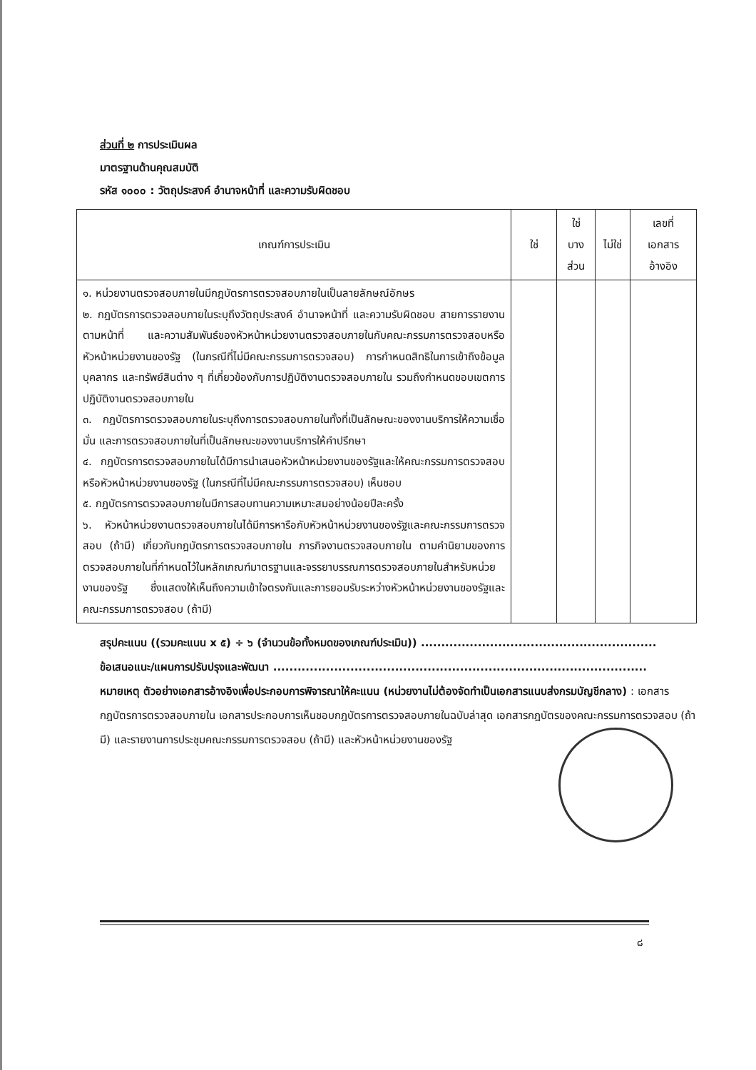ส่วนที่ ๒ การประเมินผล
มาตรฐานด้านคุณสมบัติ
รหัส ๑๐๐๐ : วัตถุประสงค์ อำนาจหน้าที่ และความรับผิดชอบ
| เกณฑ์การประเมิน | ใช่ | ใช่ บาง ส่วน | ไม่ใช่ | เลขที่ เอกสาร อ้างอิง |
| --- | --- | --- | --- | --- |
| ๑. หน่วยงานตรวจสอบภายในมีกฎบัตรการตรวจสอบภายในเป็นลายลักษณ์อักษร ๒. กฎบัตรการตรวจสอบภายในระบุถึงวัตถุประสงค์ อำนาจหน้าที่ และความรับผิดชอบ สายการรายงานตามหน้าที่ และความสัมพันธ์ของหัวหน้าหน่วยงานตรวจสอบภายในกับคณะกรรมการตรวจสอบหรือหัวหน้าหน่วยงานของรัฐ (ในกรณีที่ไม่มีคณะกรรมการตรวจสอบ) การกำหนดสิทธิในการเข้าถึงข้อมูล บุคลากร และทรัพย์สินต่าง ๆ ที่เกี่ยวข้องกับการปฏิบัติงานตรวจสอบภายใน รวมถึงกำหนดขอบเขตการปฏิบัติงานตรวจสอบภายใน ๓. กฎบัตรการตรวจสอบภายในระบุถึงการตรวจสอบภายในทั้งที่เป็นลักษณะของงานบริการให้ความเชื่อมั่น และการตรวจสอบภายในที่เป็นลักษณะของงานบริการให้คำปรึกษา ๔. กฎบัตรการตรวจสอบภายในได้มีการนำเสนอหัวหน้าหน่วยงานของรัฐและให้คณะกรรมการตรวจสอบหรือหัวหน้าหน่วยงานของรัฐ (ในกรณีที่ไม่มีคณะกรรมการตรวจสอบ) เห็นชอบ ๕. กฎบัตรการตรวจสอบภายในมีการสอบทานความเหมาะสมอย่างน้อยปีละครั้ง ๖. หัวหน้าหน่วยงานตรวจสอบภายในได้มีการหารือกับหัวหน้าหน่วยงานของรัฐและคณะกรรมการตรวจสอบ (ถ้ามี) เกี่ยวกับกฎบัตรการตรวจสอบภายใน ภารกิจงานตรวจสอบภายใน ตามคำนิยามของการตรวจสอบภายในที่กำหนดไว้ในหลักเกณฑ์มาตรฐานและจรรยาบรรณการตรวจสอบภายในสำหรับหน่วยงานของรัฐ ซึ่งแสดงให้เห็นถึงความเข้าใจตรงกันและการยอมรับระหว่างหัวหน้าหน่วยงานของรัฐและคณะกรรมการตรวจสอบ (ถ้ามี) | | | | |
สรุปคะแนน ((รวมคะแนน x ๕) ÷ ๖ (จำนวนข้อทั้งหมดของเกณฑ์ประเมิน)) ..........................................................
ข้อเสนอแนะ/แผนการปรับปรุงและพัฒนา ............................................................................................
หมายเหตุ ตัวอย่างเอกสารอ้างอิงเพื่อประกอบการพิจารณาให้คะแนน (หน่วยงานไม่ต้องจัดทำเป็นเอกสารแนบส่งกรมบัญชีกลาง) : เอกสารกฎบัตรการตรวจสอบภายใน เอกสารประกอบการเห็นชอบกฎบัตรการตรวจสอบภายในฉบับล่าสุด เอกสารกฎบัตรของคณะกรรมการตรวจสอบ (ถ้ามี) และรายงานการประชุมคณะกรรมการตรวจสอบ (ถ้ามี) และหัวหน้าหน่วยงานของรัฐ
๘